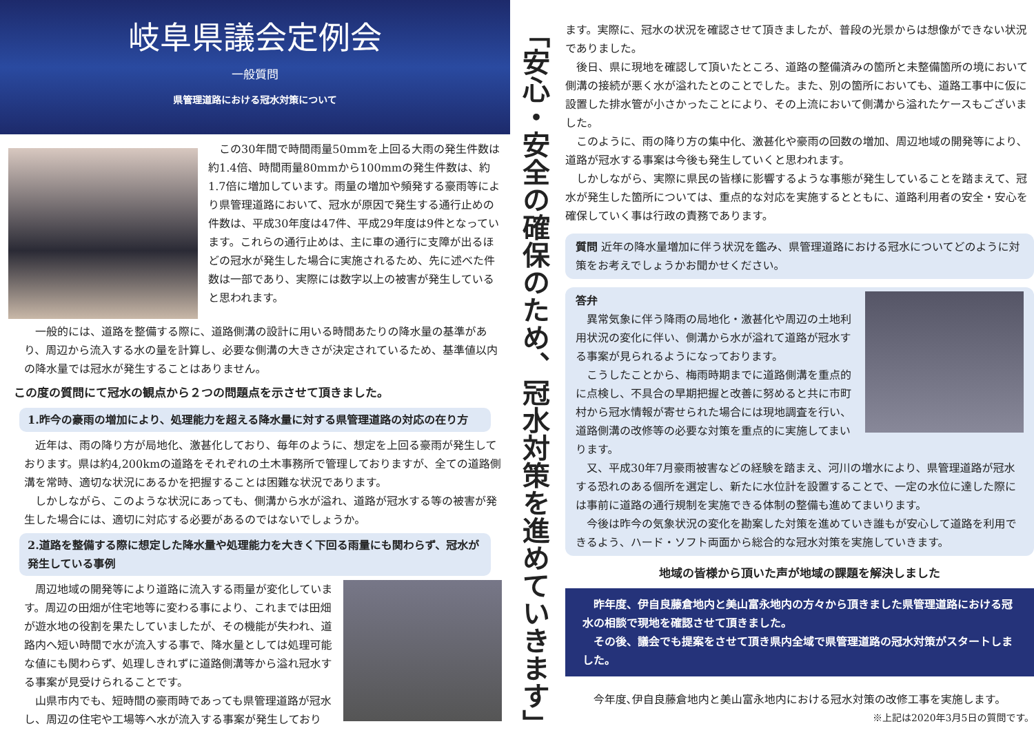岐阜県議会定例会
一般質問
県管理道路における冠水対策について
この30年間で時間雨量50mmを上回る大雨の発生件数は約1.4倍、時間雨量80mmから100mmの発生件数は、約1.7倍に増加しています。雨量の増加や頻発する豪雨等により県管理道路において、冠水が原因で発生する通行止めの件数は、平成30年度は47件、平成29年度は9件となっています。これらの通行止めは、主に車の通行に支障が出るほどの冠水が発生した場合に実施されるため、先に述べた件数は一部であり、実際には数字以上の被害が発生していると思われます。
一般的には、道路を整備する際に、道路側溝の設計に用いる時間あたりの降水量の基準があり、周辺から流入する水の量を計算し、必要な側溝の大きさが決定されているため、基準値以内の降水量では冠水が発生することはありません。
この度の質問にて冠水の観点から２つの問題点を示させて頂きました。
1.昨今の豪雨の増加により、処理能力を超える降水量に対する県管理道路の対応の在り方
近年は、雨の降り方が局地化、激甚化しており、毎年のように、想定を上回る豪雨が発生しております。県は約4,200kmの道路をそれぞれの土木事務所で管理しておりますが、全ての道路側溝を常時、適切な状況にあるかを把握することは困難な状況であります。
しかしながら、このような状況にあっても、側溝から水が溢れ、道路が冠水する等の被害が発生した場合には、適切に対応する必要があるのではないでしょうか。
2.道路を整備する際に想定した降水量や処理能力を大きく下回る雨量にも関わらず、冠水が発生している事例
周辺地域の開発等により道路に流入する雨量が変化しています。周辺の田畑が住宅地等に変わる事により、これまでは田畑が遊水地の役割を果たしていましたが、その機能が失われ、道路内へ短い時間で水が流入する事で、降水量としては処理可能な値にも関わらず、処理しきれずに道路側溝等から溢れ冠水する事案が見受けられることです。
山県市内でも、短時間の豪雨時であっても県管理道路が冠水し、周辺の住宅や工場等へ水が流入する事案が発生しており
「安心・安全の確保のため、冠水対策を進めていきます」
ます。実際に、冠水の状況を確認させて頂きましたが、普段の光景からは想像ができない状況でありました。
後日、県に現地を確認して頂いたところ、道路の整備済みの箇所と未整備箇所の境において側溝の接続が悪く水が溢れたとのことでした。また、別の箇所においても、道路工事中に仮に設置した排水管が小さかったことにより、その上流において側溝から溢れたケースもございました。
このように、雨の降り方の集中化、激甚化や豪雨の回数の増加、周辺地域の開発等により、道路が冠水する事案は今後も発生していくと思われます。
しかしながら、実際に県民の皆様に影響するような事態が発生していることを踏まえて、冠水が発生した箇所については、重点的な対応を実施するとともに、道路利用者の安全・安心を確保していく事は行政の責務であります。
質問 近年の降水量増加に伴う状況を鑑み、県管理道路における冠水についてどのように対策をお考えでしょうかお聞かせください。
答弁
異常気象に伴う降雨の局地化・激甚化や周辺の土地利用状況の変化に伴い、側溝から水が溢れて道路が冠水する事案が見られるようになっております。
こうしたことから、梅雨時期までに道路側溝を重点的に点検し、不具合の早期把握と改善に努めると共に市町村から冠水情報が寄せられた場合には現地調査を行い、道路側溝の改修等の必要な対策を重点的に実施してまいります。
又、平成30年7月豪雨被害などの経験を踏まえ、河川の増水により、県管理道路が冠水する恐れのある個所を選定し、新たに水位計を設置することで、一定の水位に達した際には事前に道路の通行規制を実施できる体制の整備も進めてまいります。
今後は昨今の気象状況の変化を勘案した対策を進めていき誰もが安心して道路を利用できるよう、ハード・ソフト両面から総合的な冠水対策を実施していきます。
地域の皆様から頂いた声が地域の課題を解決しました
昨年度、伊自良藤倉地内と美山富永地内の方々から頂きました県管理道路における冠水の相談で現地を確認させて頂きました。
その後、議会でも提案をさせて頂き県内全域で県管理道路の冠水対策がスタートしました。
今年度､伊自良藤倉地内と美山富永地内における冠水対策の改修工事を実施します。
※上記は2020年3月5日の質問です。